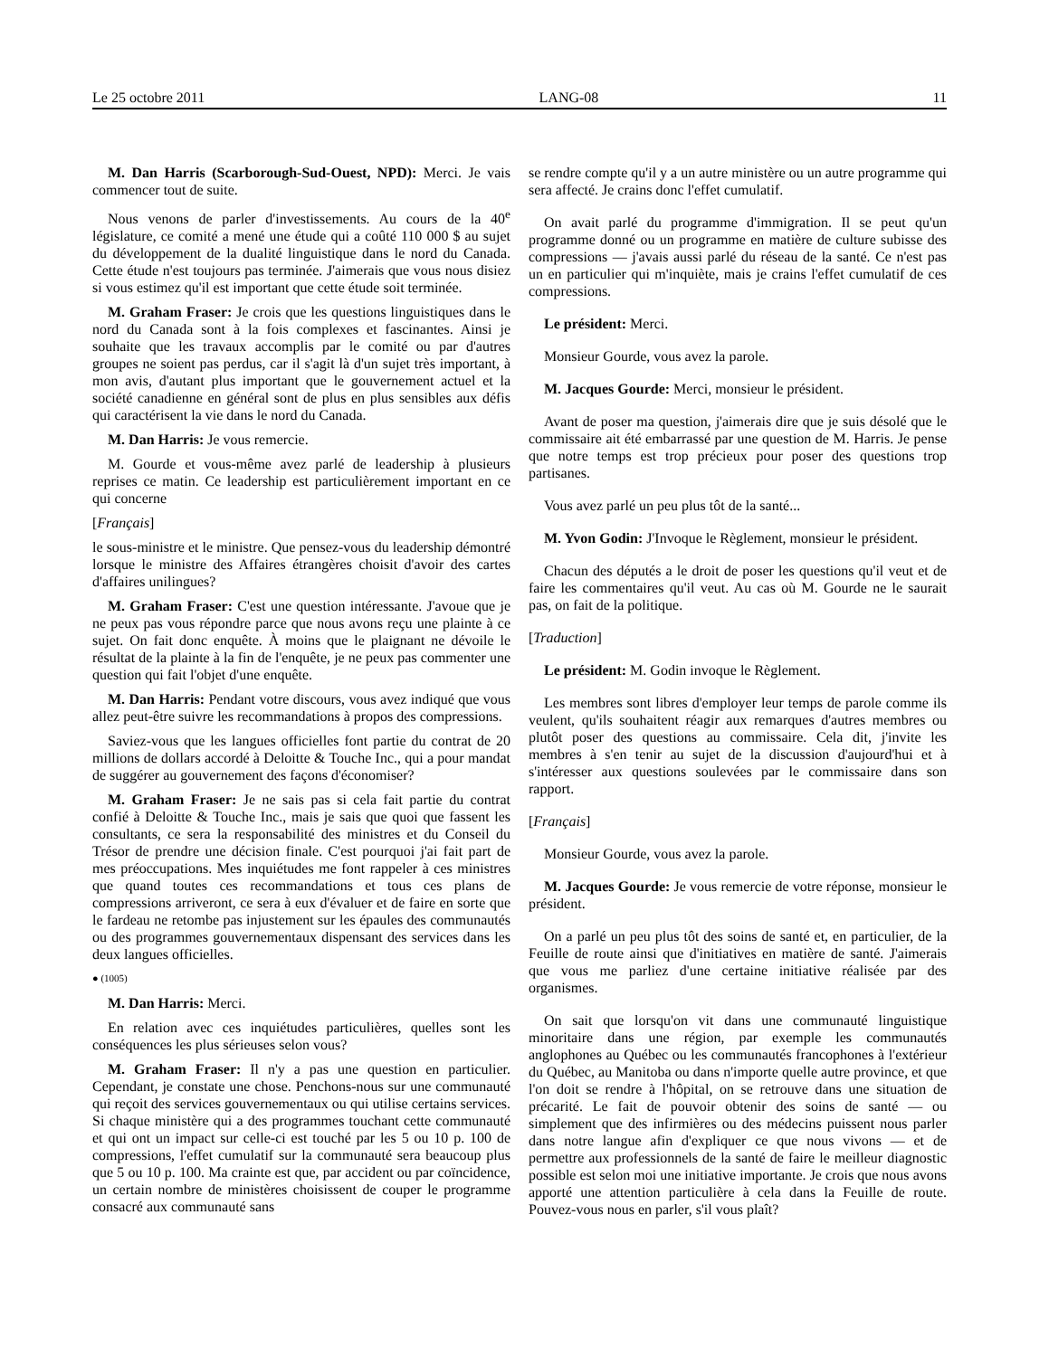Le 25 octobre 2011 LANG-08 11
M. Dan Harris (Scarborough-Sud-Ouest, NPD): Merci. Je vais commencer tout de suite.
Nous venons de parler d'investissements. Au cours de la 40<sup>e</sup> législature, ce comité a mené une étude qui a coûté 110 000 $ au sujet du développement de la dualité linguistique dans le nord du Canada. Cette étude n'est toujours pas terminée. J'aimerais que vous nous disiez si vous estimez qu'il est important que cette étude soit terminée.
M. Graham Fraser: Je crois que les questions linguistiques dans le nord du Canada sont à la fois complexes et fascinantes. Ainsi je souhaite que les travaux accomplis par le comité ou par d'autres groupes ne soient pas perdus, car il s'agit là d'un sujet très important, à mon avis, d'autant plus important que le gouvernement actuel et la société canadienne en général sont de plus en plus sensibles aux défis qui caractérisent la vie dans le nord du Canada.
M. Dan Harris: Je vous remercie.
M. Gourde et vous-même avez parlé de leadership à plusieurs reprises ce matin. Ce leadership est particulièrement important en ce qui concerne
[Français]
le sous-ministre et le ministre. Que pensez-vous du leadership démontré lorsque le ministre des Affaires étrangères choisit d'avoir des cartes d'affaires unilingues?
M. Graham Fraser: C'est une question intéressante. J'avoue que je ne peux pas vous répondre parce que nous avons reçu une plainte à ce sujet. On fait donc enquête. À moins que le plaignant ne dévoile le résultat de la plainte à la fin de l'enquête, je ne peux pas commenter une question qui fait l'objet d'une enquête.
M. Dan Harris: Pendant votre discours, vous avez indiqué que vous allez peut-être suivre les recommandations à propos des compressions.
Saviez-vous que les langues officielles font partie du contrat de 20 millions de dollars accordé à Deloitte & Touche Inc., qui a pour mandat de suggérer au gouvernement des façons d'économiser?
M. Graham Fraser: Je ne sais pas si cela fait partie du contrat confié à Deloitte & Touche Inc., mais je sais que quoi que fassent les consultants, ce sera la responsabilité des ministres et du Conseil du Trésor de prendre une décision finale. C'est pourquoi j'ai fait part de mes préoccupations. Mes inquiétudes me font rappeler à ces ministres que quand toutes ces recommandations et tous ces plans de compressions arriveront, ce sera à eux d'évaluer et de faire en sorte que le fardeau ne retombe pas injustement sur les épaules des communautés ou des programmes gouvernementaux dispensant des services dans les deux langues officielles.
● (1005)
M. Dan Harris: Merci.
En relation avec ces inquiétudes particulières, quelles sont les conséquences les plus sérieuses selon vous?
M. Graham Fraser: Il n'y a pas une question en particulier. Cependant, je constate une chose. Penchons-nous sur une communauté qui reçoit des services gouvernementaux ou qui utilise certains services. Si chaque ministère qui a des programmes touchant cette communauté et qui ont un impact sur celle-ci est touché par les 5 ou 10 p. 100 de compressions, l'effet cumulatif sur la communauté sera beaucoup plus que 5 ou 10 p. 100. Ma crainte est que, par accident ou par coïncidence, un certain nombre de ministères choisissent de couper le programme consacré aux communauté sans
se rendre compte qu'il y a un autre ministère ou un autre programme qui sera affecté. Je crains donc l'effet cumulatif.
On avait parlé du programme d'immigration. Il se peut qu'un programme donné ou un programme en matière de culture subisse des compressions — j'avais aussi parlé du réseau de la santé. Ce n'est pas un en particulier qui m'inquiète, mais je crains l'effet cumulatif de ces compressions.
Le président: Merci.
Monsieur Gourde, vous avez la parole.
M. Jacques Gourde: Merci, monsieur le président.
Avant de poser ma question, j'aimerais dire que je suis désolé que le commissaire ait été embarrassé par une question de M. Harris. Je pense que notre temps est trop précieux pour poser des questions trop partisanes.
Vous avez parlé un peu plus tôt de la santé...
M. Yvon Godin: J'Invoque le Règlement, monsieur le président.
Chacun des députés a le droit de poser les questions qu'il veut et de faire les commentaires qu'il veut. Au cas où M. Gourde ne le saurait pas, on fait de la politique.
[Traduction]
Le président: M. Godin invoque le Règlement.
Les membres sont libres d'employer leur temps de parole comme ils veulent, qu'ils souhaitent réagir aux remarques d'autres membres ou plutôt poser des questions au commissaire. Cela dit, j'invite les membres à s'en tenir au sujet de la discussion d'aujourd'hui et à s'intéresser aux questions soulevées par le commissaire dans son rapport.
[Français]
Monsieur Gourde, vous avez la parole.
M. Jacques Gourde: Je vous remercie de votre réponse, monsieur le président.
On a parlé un peu plus tôt des soins de santé et, en particulier, de la Feuille de route ainsi que d'initiatives en matière de santé. J'aimerais que vous me parliez d'une certaine initiative réalisée par des organismes.
On sait que lorsqu'on vit dans une communauté linguistique minoritaire dans une région, par exemple les communautés anglophones au Québec ou les communautés francophones à l'extérieur du Québec, au Manitoba ou dans n'importe quelle autre province, et que l'on doit se rendre à l'hôpital, on se retrouve dans une situation de précarité. Le fait de pouvoir obtenir des soins de santé — ou simplement que des infirmières ou des médecins puissent nous parler dans notre langue afin d'expliquer ce que nous vivons — et de permettre aux professionnels de la santé de faire le meilleur diagnostic possible est selon moi une initiative importante. Je crois que nous avons apporté une attention particulière à cela dans la Feuille de route. Pouvez-vous nous en parler, s'il vous plaît?